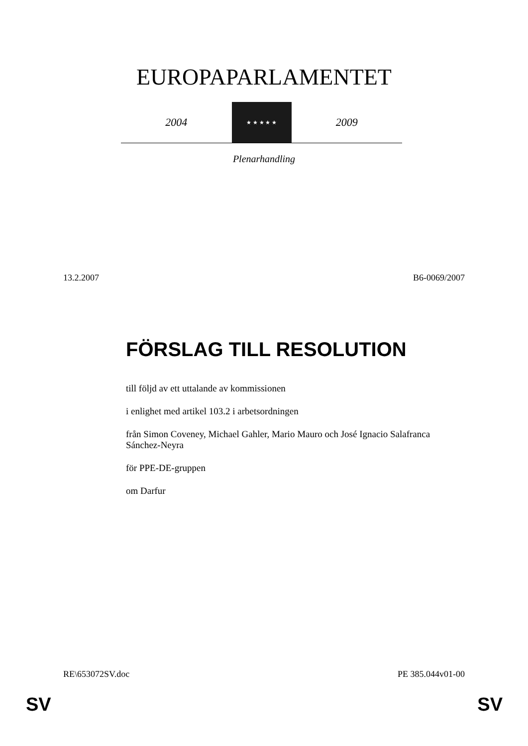EUROPAPARLAMENTET
2004
★ ★ ★ ★ ★
2009
Plenarhandling
13.2.2007 B6-0069/2007
FÖRSLAG TILL RESOLUTION
till följd av ett uttalande av kommissionen
i enlighet med artikel 103.2 i arbetsordningen
från Simon Coveney, Michael Gahler, Mario Mauro och José Ignacio Salafranca Sánchez-Neyra
för PPE-DE-gruppen
om Darfur
RE\653072SV.doc PE 385.044v01-00
SV SV